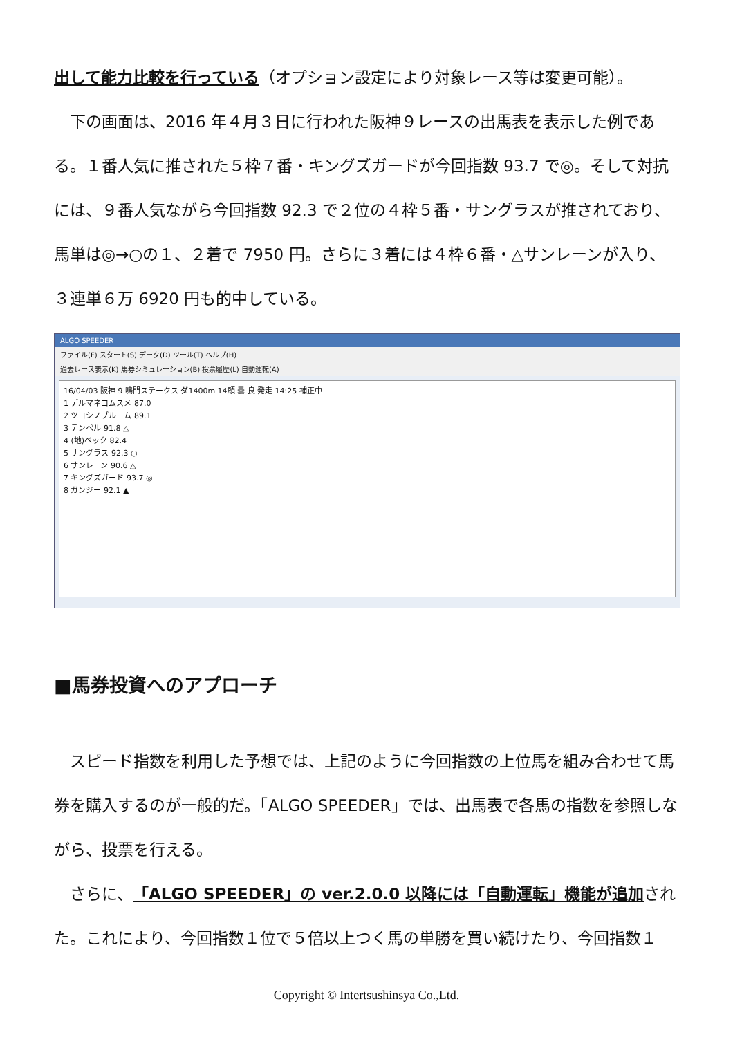出して能力比較を行っている（オプション設定により対象レース等は変更可能）。
　下の画面は、2016 年４月３日に行われた阪神９レースの出馬表を表示した例である。１番人気に推された５枠７番・キングズガードが今回指数 93.7 で◎。そして対抗には、９番人気ながら今回指数 92.3 で２位の４枠５番・サングラスが推されており、馬単は◎→○の１、２着で 7950 円。さらに３着には４枠６番・△サンレーンが入り、３連単６万 6920 円も的中している。
ALGO SPEEDER
ファイル(F) スタート(S) データ(D) ツール(T) ヘルプ(H)
過去レース表示(K) 馬券シミュレーション(B) 投票履歴(L) 自動運転(A)
16/04/03 阪神 9 鳴門ステークス ダ1400m 14頭 曇 良 発走 14:25 補正中
1 デルマネコムスメ 87.0
2 ツヨシノブルーム 89.1
3 テンペル 91.8 △
4 (地)ベック 82.4
5 サングラス 92.3 ○
6 サンレーン 90.6 △
7 キングズガード 93.7 ◎
8 ガンジー 92.1 ▲
■馬券投資へのアプローチ
　スピード指数を利用した予想では、上記のように今回指数の上位馬を組み合わせて馬券を購入するのが一般的だ。「ALGO SPEEDER」では、出馬表で各馬の指数を参照しながら、投票を行える。
　さらに、「ALGO SPEEDER」の ver.2.0.0 以降には「自動運転」機能が追加された。これにより、今回指数１位で５倍以上つく馬の単勝を買い続けたり、今回指数１
Copyright © Intertsushinsya Co.,Ltd.